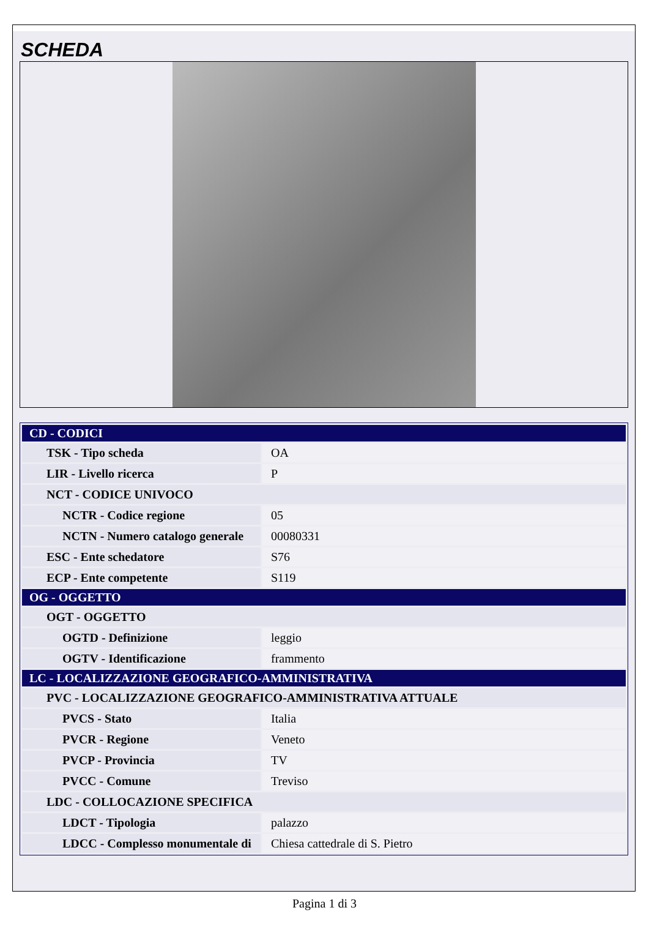SCHEDA
| CD - CODICI | |
| TSK - Tipo scheda | OA |
| LIR - Livello ricerca | P |
| NCT - CODICE UNIVOCO | |
| NCTR - Codice regione | 05 |
| NCTN - Numero catalogo generale | 00080331 |
| ESC - Ente schedatore | S76 |
| ECP - Ente competente | S119 |
| OG - OGGETTO | |
| OGT - OGGETTO | |
| OGTD - Definizione | leggio |
| OGTV - Identificazione | frammento |
| LC - LOCALIZZAZIONE GEOGRAFICO-AMMINISTRATIVA | |
| PVC - LOCALIZZAZIONE GEOGRAFICO-AMMINISTRATIVA ATTUALE | |
| PVCS - Stato | Italia |
| PVCR - Regione | Veneto |
| PVCP - Provincia | TV |
| PVCC - Comune | Treviso |
| LDC - COLLOCAZIONE SPECIFICA | |
| LDCT - Tipologia | palazzo |
| LDCC - Complesso monumentale di | Chiesa cattedrale di S. Pietro |
Pagina 1 di 3